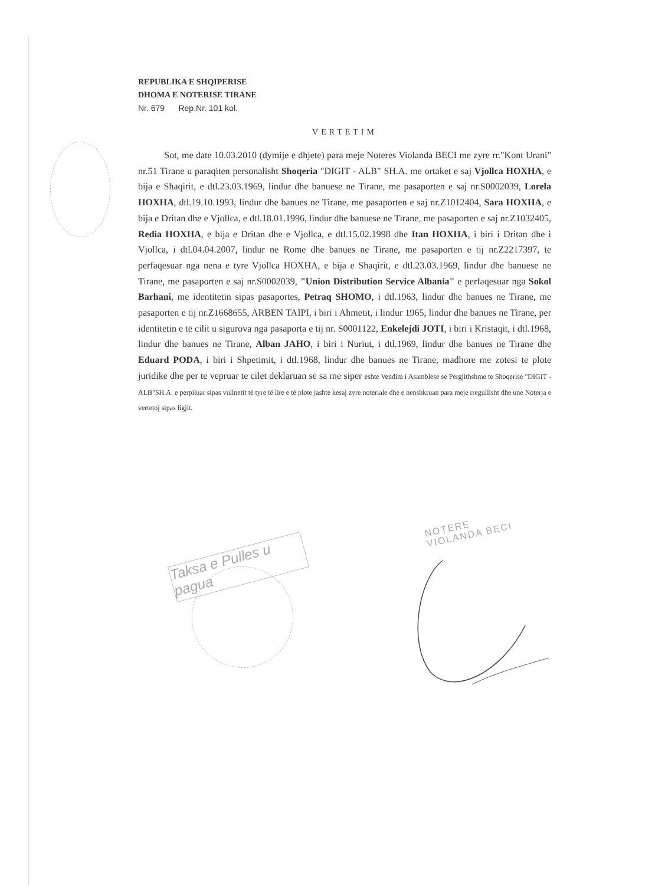REPUBLIKA E SHQIPERISE
DHOMA E NOTERISE TIRANE
Nr. 679 Rep.Nr. 101 kol.
VERTETIM
Sot, me date 10.03.2010 (dymije e dhjete) para meje Noteres Violanda BECI me zyre rr."Kont Urani" nr.51 Tirane u paraqiten personalisht Shoqeria "DIGIT - ALB" SH.A. me ortaket e saj Vjollca HOXHA, e bija e Shaqirit, e dtl.23.03.1969, lindur dhe banuese ne Tirane, me pasaporten e saj nr.S0002039, Lorela HOXHA, dtl.19.10.1993, lindur dhe banues ne Tirane, me pasaporten e saj nr.Z1012404, Sara HOXHA, e bija e Dritan dhe e Vjollca, e dtl.18.01.1996, lindur dhe banuese ne Tirane, me pasaporten e saj nr.Z1032405, Redia HOXHA, e bija e Dritan dhe e Vjollca, e dtl.15.02.1998 dhe Itan HOXHA, i biri i Dritan dhe i Vjollca, i dtl.04.04.2007, lindur ne Rome dhe banues ne Tirane, me pasaporten e tij nr.Z2217397, te perfaqesuar nga nena e tyre Vjollca HOXHA, e bija e Shaqirit, e dtl.23.03.1969, lindur dhe banuese ne Tirane, me pasaporten e saj nr.S0002039, "Union Distribution Service Albania" e perfaqesuar nga Sokol Barhani, me identitetin sipas pasaportes, Petraq SHOMO, i dtl.1963, lindur dhe banues ne Tirane, me pasaporten e tij nr.Z1668655, ARBEN TAIPI, i biri i Ahmetit, i lindur 1965, lindur dhe banues ne Tirane, per identitetin e të cilit u sigurova nga pasaporta e tij nr. S0001122, Enkelejdi JOTI, i biri i Kristaqit, i dtl.1968, lindur dhe banues ne Tirane, Alban JAHO, i biri i Nuriut, i dtl.1969, lindur dhe banues ne Tirane dhe Eduard PODA, i biri i Shpetimit, i dtl.1968, lindur dhe banues ne Tirane, madhore me zotesi te plote juridike dhe per te vepruar te cilet deklaruan se sa me siper eshte Vendim i Asamblese se Pergjithshme te Shoqerise "DIGIT - ALB"SH.A. e perpiluar sipas vullnetit të tyre të lire e të plote jashte kesaj zyre noteriale dhe e nenshkruan para meje rregullisht dhe une Noterja e vertetoj sipas ligjit.
Taksa e Pulles u pagua
NOTERE
VIOLANDA BECI